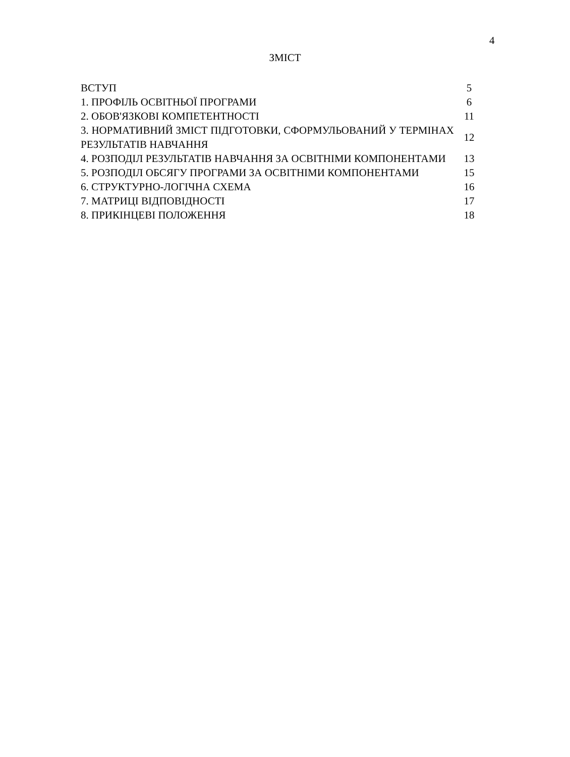4
ЗМІСТ
| ВСТУП | 5 |
| 1. ПРОФІЛЬ ОСВІТНЬОЇ ПРОГРАМИ | 6 |
| 2. ОБОВ'ЯЗКОВІ КОМПЕТЕНТНОСТІ | 11 |
| 3. НОРМАТИВНИЙ ЗМІСТ ПІДГОТОВКИ, СФОРМУЛЬОВАНИЙ У ТЕРМІНАХ РЕЗУЛЬТАТІВ НАВЧАННЯ | 12 |
| 4. РОЗПОДІЛ РЕЗУЛЬТАТІВ НАВЧАННЯ ЗА ОСВІТНІМИ КОМПОНЕНТАМИ | 13 |
| 5. РОЗПОДІЛ ОБСЯГУ ПРОГРАМИ ЗА ОСВІТНІМИ КОМПОНЕНТАМИ | 15 |
| 6. СТРУКТУРНО-ЛОГІЧНА СХЕМА | 16 |
| 7. МАТРИЦІ ВІДПОВІДНОСТІ | 17 |
| 8. ПРИКІНЦЕВІ ПОЛОЖЕННЯ | 18 |